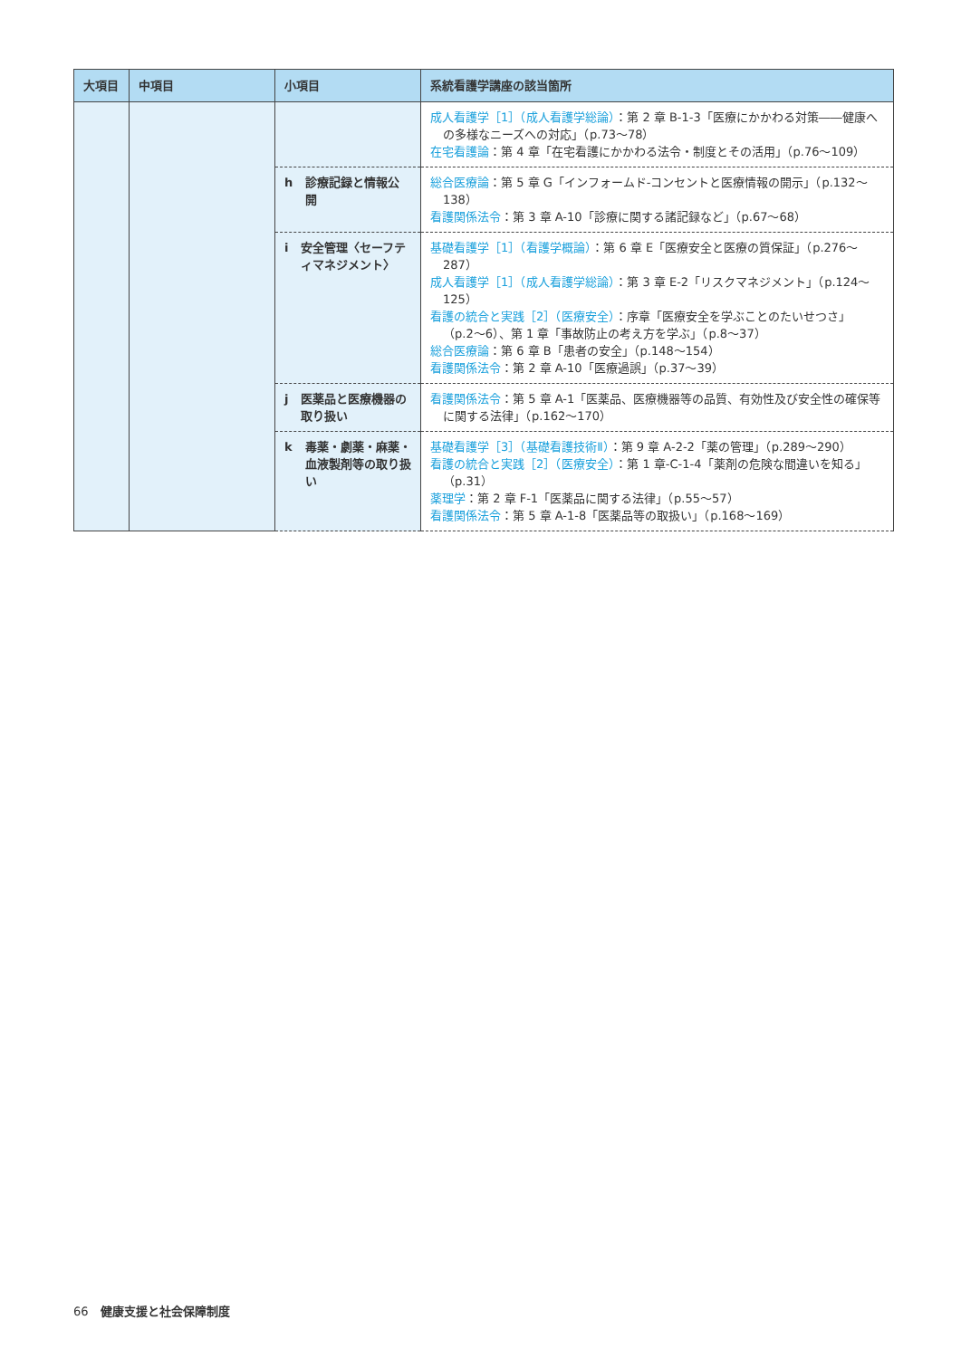| 大項目 | 中項目 | 小項目 | 系統看護学講座の該当箇所 |
| --- | --- | --- | --- |
| | | | 成人看護学［1］（成人看護学総論） ：第 2 章 B-1-3「医療にかかわる対策――健康への多様なニーズへの対応」（p.73〜78） 在宅看護論 ：第 4 章「在宅看護にかかわる法令・制度とその活用」（p.76〜109） |
| | | h 診療記録と情報公開 | 総合医療論 ：第 5 章 G「インフォームド-コンセントと医療情報の開示」（p.132〜138） 看護関係法令 ：第 3 章 A-10「診療に関する諸記録など」（p.67〜68） |
| | | i 安全管理〈セーフティマネジメント〉 | 基礎看護学［1］（看護学概論） ：第 6 章 E「医療安全と医療の質保証」（p.276〜287） 成人看護学［1］（成人看護学総論） ：第 3 章 E-2「リスクマネジメント」（p.124〜125） 看護の統合と実践［2］（医療安全） ：序章「医療安全を学ぶことのたいせつさ」（p.2〜6）、第 1 章「事故防止の考え方を学ぶ」（p.8〜37） 総合医療論 ：第 6 章 B「患者の安全」（p.148〜154） 看護関係法令 ：第 2 章 A-10「医療過誤」（p.37〜39） |
| | | j 医薬品と医療機器の取り扱い | 看護関係法令 ：第 5 章 A-1「医薬品、医療機器等の品質、有効性及び安全性の確保等に関する法律」（p.162〜170） |
| | | k 毒薬・劇薬・麻薬・血液製剤等の取り扱い | 基礎看護学［3］（基礎看護技術Ⅱ） ：第 9 章 A-2-2「薬の管理」（p.289〜290） 看護の統合と実践［2］（医療安全） ：第 1 章-C-1-4「薬剤の危険な間違いを知る」（p.31） 薬理学 ：第 2 章 F-1「医薬品に関する法律」（p.55〜57） 看護関係法令 ：第 5 章 A-1-8「医薬品等の取扱い」（p.168〜169） |
66　健康支援と社会保障制度